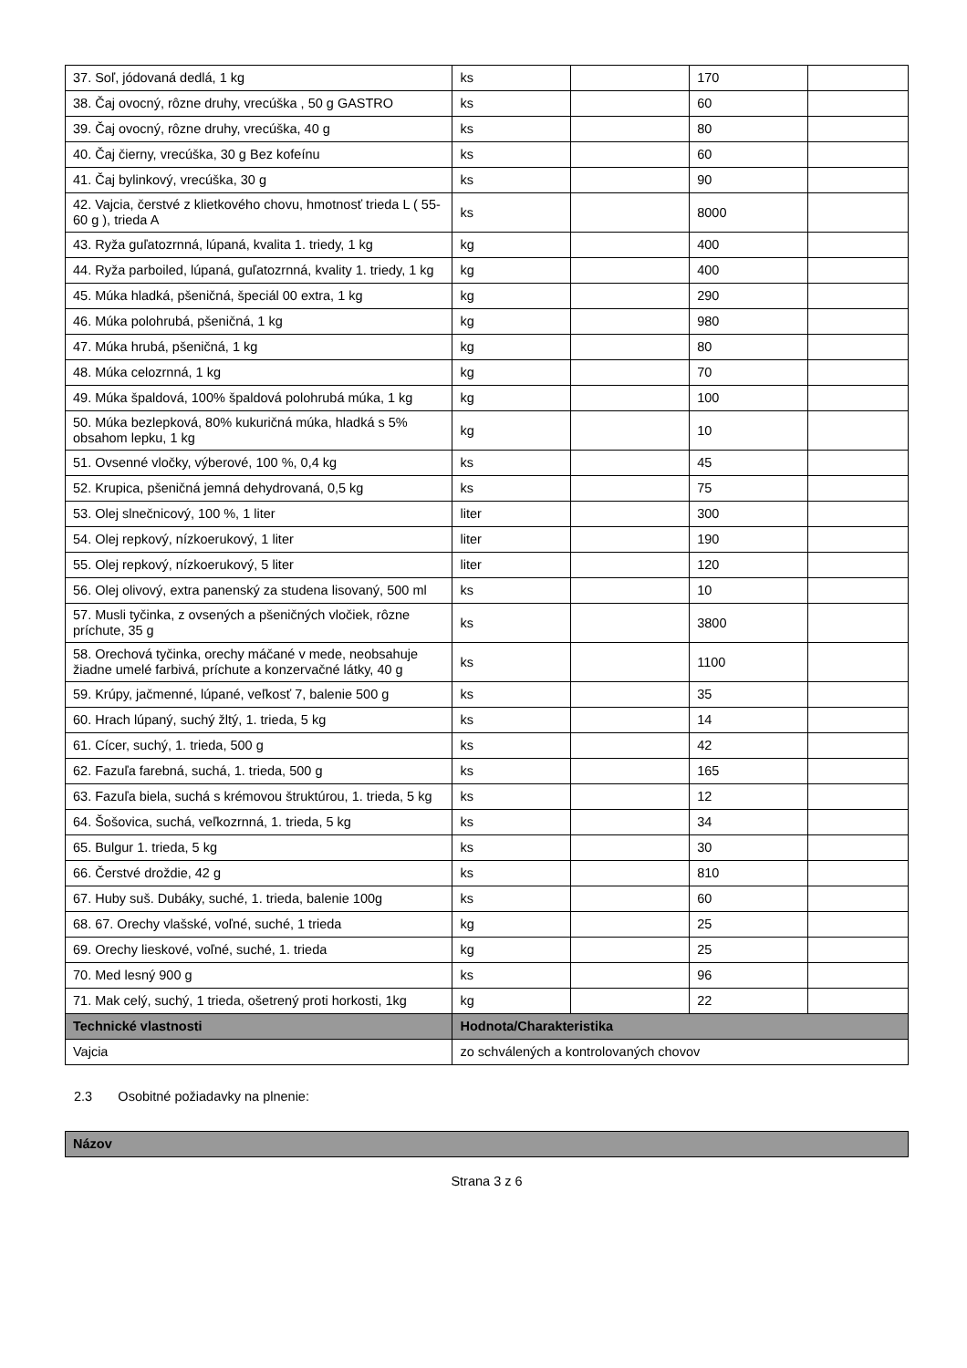| 37. Soľ, jódovaná dedlá, 1 kg | ks | | 170 | |
| 38. Čaj ovocný, rôzne druhy, vrecúška , 50 g GASTRO | ks | | 60 | |
| 39. Čaj ovocný, rôzne druhy, vrecúška, 40 g | ks | | 80 | |
| 40. Čaj čierny, vrecúška, 30 g Bez kofeínu | ks | | 60 | |
| 41. Čaj bylinkový, vrecúška, 30 g | ks | | 90 | |
| 42. Vajcia, čerstvé z klietkového chovu, hmotnosť trieda L ( 55-60 g ), trieda A | ks | | 8000 | |
| 43. Ryža guľatozrnná, lúpaná, kvalita 1. triedy, 1 kg | kg | | 400 | |
| 44. Ryža parboiled, lúpaná, guľatozrnná, kvality 1. triedy, 1 kg | kg | | 400 | |
| 45. Múka hladká, pšeničná, špeciál 00 extra, 1 kg | kg | | 290 | |
| 46. Múka polohrubá, pšeničná, 1 kg | kg | | 980 | |
| 47. Múka hrubá, pšeničná, 1 kg | kg | | 80 | |
| 48. Múka celozrnná, 1 kg | kg | | 70 | |
| 49. Múka špaldová, 100% špaldová polohrubá múka, 1 kg | kg | | 100 | |
| 50. Múka bezlepková, 80% kukuričná múka, hladká s 5% obsahom lepku, 1 kg | kg | | 10 | |
| 51. Ovsenné vločky, výberové, 100 %, 0,4 kg | ks | | 45 | |
| 52. Krupica, pšeničná jemná dehydrovaná, 0,5 kg | ks | | 75 | |
| 53. Olej slnečnicový, 100 %, 1 liter | liter | | 300 | |
| 54. Olej repkový, nízkoerukový, 1 liter | liter | | 190 | |
| 55. Olej repkový, nízkoerukový, 5 liter | liter | | 120 | |
| 56. Olej olivový, extra panenský za studena lisovaný, 500 ml | ks | | 10 | |
| 57. Musli tyčinka, z ovsených a pšeničných vločiek, rôzne príchute, 35 g | ks | | 3800 | |
| 58. Orechová tyčinka, orechy máčané v mede, neobsahuje žiadne umelé farbivá, príchute a konzervačné látky, 40 g | ks | | 1100 | |
| 59. Krúpy, jačmenné, lúpané, veľkosť 7, balenie 500 g | ks | | 35 | |
| 60. Hrach lúpaný, suchý žltý, 1. trieda, 5 kg | ks | | 14 | |
| 61. Cícer, suchý, 1. trieda, 500 g | ks | | 42 | |
| 62. Fazuľa farebná, suchá, 1. trieda, 500 g | ks | | 165 | |
| 63. Fazuľa biela, suchá s krémovou štruktúrou, 1. trieda, 5 kg | ks | | 12 | |
| 64. Šošovica, suchá, veľkozrnná, 1. trieda, 5 kg | ks | | 34 | |
| 65. Bulgur 1. trieda, 5 kg | ks | | 30 | |
| 66. Čerstvé droždie, 42 g | ks | | 810 | |
| 67. Huby suš. Dubáky, suché, 1. trieda, balenie 100g | ks | | 60 | |
| 68. 67. Orechy vlašské, voľné, suché, 1 trieda | kg | | 25 | |
| 69. Orechy lieskové, voľné, suché, 1. trieda | kg | | 25 | |
| 70. Med lesný 900 g | ks | | 96 | |
| 71. Mak celý, suchý, 1 trieda, ošetrený proti horkosti, 1kg | kg | | 22 | |
| Technické vlastnosti | Hodnota/Charakteristika | | | |
| Vajcia | zo schválených a kontrolovaných chovov | | | |
2.3 Osobitné požiadavky na plnenie:
| Názov |
| --- |
Strana 3 z 6